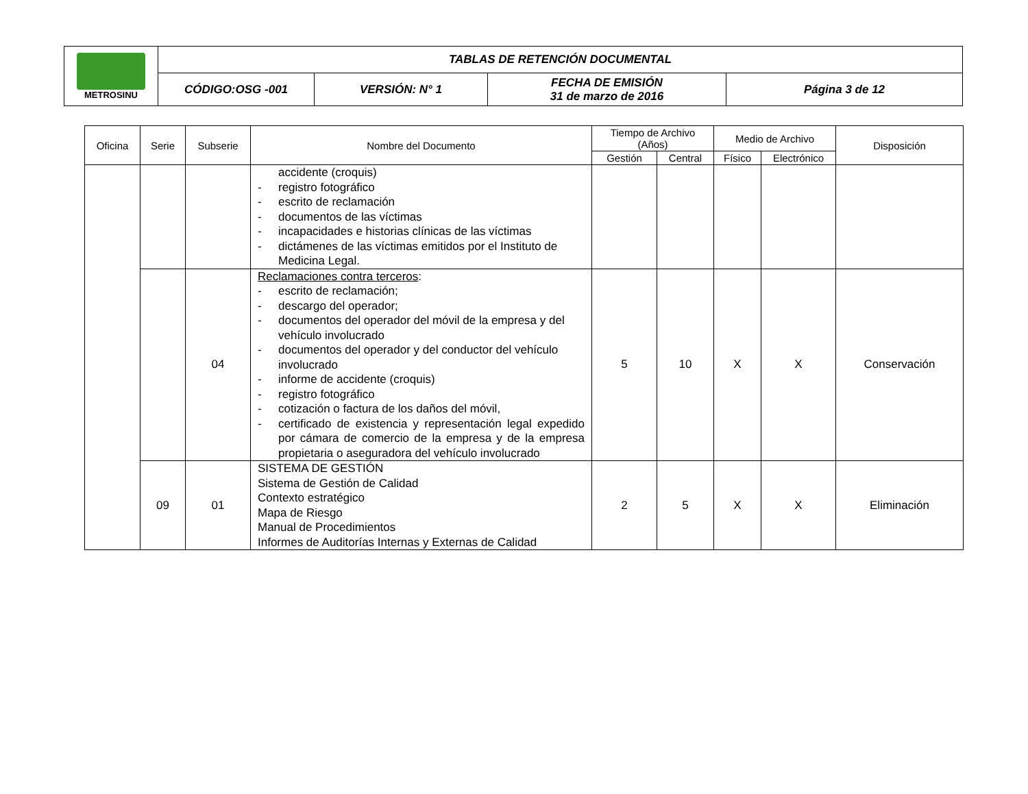| METROSINU | TABLAS DE RETENCIÓN DOCUMENTAL | | | |
| | CÓDIGO:OSG -001 | VERSIÓN: N° 1 | FECHA DE EMISIÓN 31 de marzo de 2016 | Página 3 de 12 |
| Oficina | Serie | Subserie | Nombre del Documento | Tiempo de Archivo (Años) | | Medio de Archivo | | Disposición |
| --- | --- | --- | --- | --- | --- | --- | --- | --- |
| | | | | Gestión | Central | Físico | Electrónico | |
| | | | accidente (croquis) - registro fotográfico - escrito de reclamación - documentos de las víctimas - incapacidades e historias clínicas de las víctimas - dictámenes de las víctimas emitidos por el Instituto de Medicina Legal. | | | | | |
| | | 04 | Reclamaciones contra terceros : - escrito de reclamación; - descargo del operador; - documentos del operador del móvil de la empresa y del vehículo involucrado - documentos del operador y del conductor del vehículo involucrado - informe de accidente (croquis) - registro fotográfico - cotización o factura de los daños del móvil, - certificado de existencia y representación legal expedido por cámara de comercio de la empresa y de la empresa propietaria o aseguradora del vehículo involucrado | 5 | 10 | X | X | Conservación |
| | 09 | 01 | SISTEMA DE GESTIÓN Sistema de Gestión de Calidad Contexto estratégico Mapa de Riesgo Manual de Procedimientos Informes de Auditorías Internas y Externas de Calidad | 2 | 5 | X | X | Eliminación |